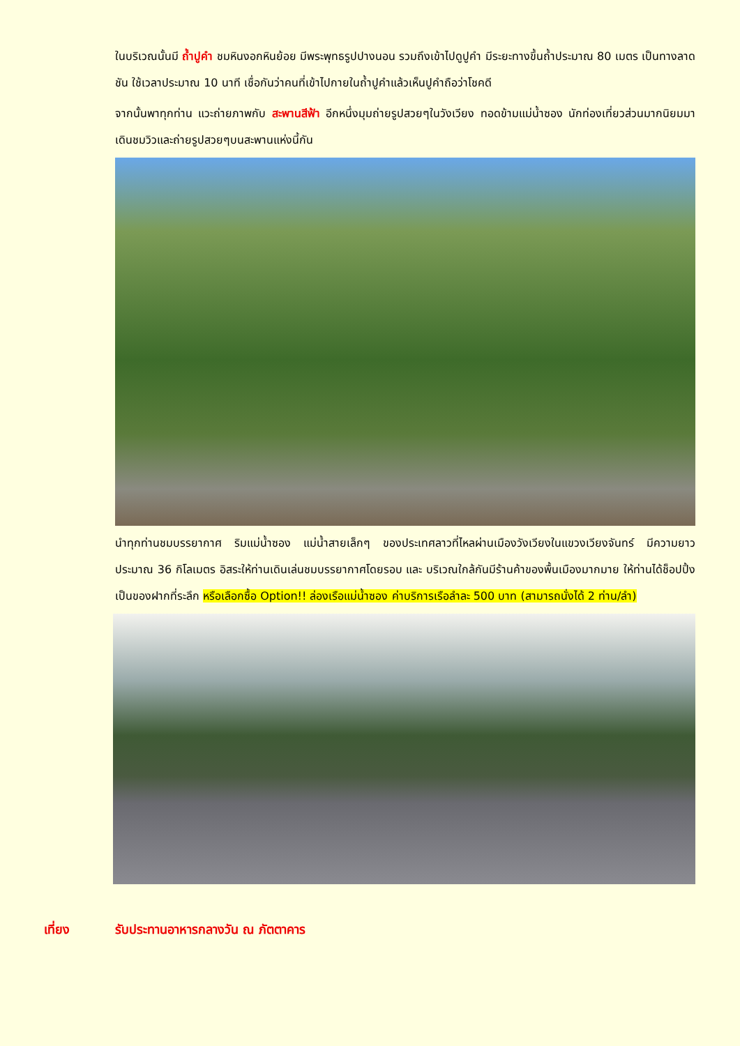ในบริเวณนั้นมี ถ้ำปูคำ ชมหินงอกหินย้อย มีพระพุทธรูปปางนอน รวมถึงเข้าไปดูปูคำ มีระยะทางขึ้นถ้ำประมาณ 80 เมตร เป็นทางลาดชัน ใช้เวลาประมาณ 10 นาที เชื่อกันว่าคนที่เข้าไปกายในถ้ำปูคำแล้วเห็นปูคำถือว่าโชคดี
จากนั้นพาทุกท่าน แวะถ่ายภาพกับ สะพานสีฟ้า อีกหนึ่งมุมถ่ายรูปสวยๆในวังเวียง ทอดข้ามแม่น้ำซอง นักท่องเที่ยวส่วนมากนิยมมาเดินชมวิวและถ่ายรูปสวยๆบนสะพานแห่งนี้กัน
นำทุกท่านชมบรรยากาศ ริมแม่น้ำซอง แม่น้ำสายเล็กๆ ของประเทศลาวที่ไหลผ่านเมืองวังเวียงในแขวงเวียงจันทร์ มีความยาวประมาณ 36 กิโลเมตร อิสระให้ท่านเดินเล่นชมบรรยากาศโดยรอบ และ บริเวณใกล้กันมีร้านค้าของพื้นเมืองมากมาย ให้ท่านได้ช็อปปิ้งเป็นของฝากที่ระลึก หรือเลือกซื้อ Option!! ล่องเรือแม่น้ำซอง ค่าบริการเรือลำละ 500 บาท (สามารถนั่งได้ 2 ท่าน/ลำ)
เที่ยง รับประทานอาหารกลางวัน ณ ภัตตาคาร